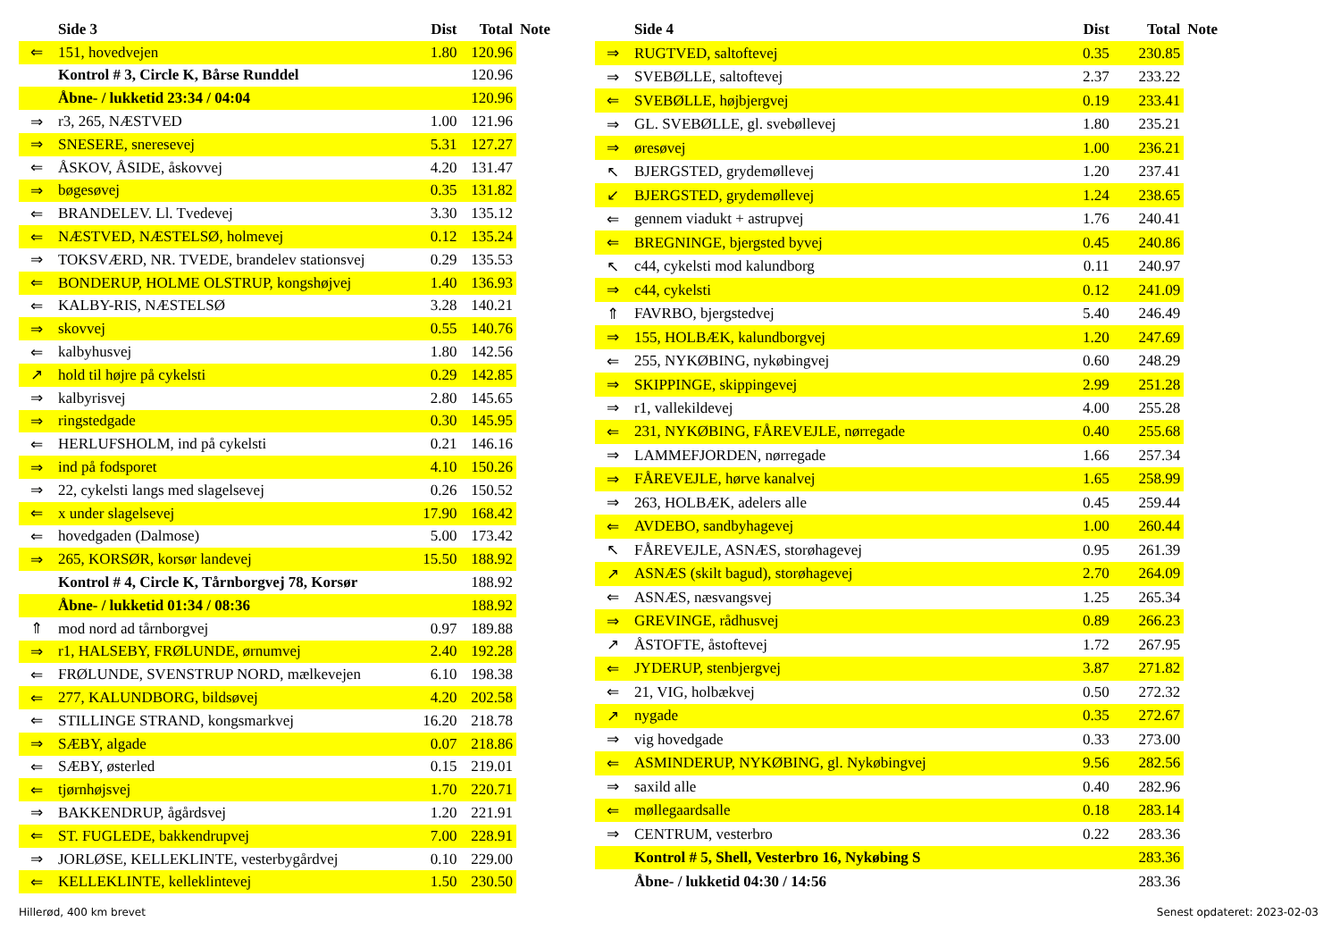| | Side 3 | Dist | Total | Note |
| --- | --- | --- | --- | --- |
| ⇐ | 151, hovedvejen | 1.80 | 120.96 | |
| | Kontrol # 3, Circle K, Bårse Runddel | | 120.96 | |
| | Åbne- / lukketid 23:34 / 04:04 | | 120.96 | |
| ⇒ | r3, 265, NÆSTVED | 1.00 | 121.96 | |
| ⇒ | SNESERE, sneresevej | 5.31 | 127.27 | |
| ⇐ | ÅSKOV, ÅSIDE, åskovvej | 4.20 | 131.47 | |
| ⇒ | bøgesøvej | 0.35 | 131.82 | |
| ⇐ | BRANDELEV. Ll. Tvedevej | 3.30 | 135.12 | |
| ⇐ | NÆSTVED, NÆSTELSØ, holmevej | 0.12 | 135.24 | |
| ⇒ | TOKSVÆRD, NR. TVEDE, brandelev stationsvej | 0.29 | 135.53 | |
| ⇐ | BONDERUP, HOLME OLSTRUP, kongshøjvej | 1.40 | 136.93 | |
| ⇐ | KALBY-RIS, NÆSTELSØ | 3.28 | 140.21 | |
| ⇒ | skovvej | 0.55 | 140.76 | |
| ⇐ | kalbyhusvej | 1.80 | 142.56 | |
| ↗ | hold til højre på cykelsti | 0.29 | 142.85 | |
| ⇒ | kalbyrisvej | 2.80 | 145.65 | |
| ⇒ | ringstedgade | 0.30 | 145.95 | |
| ⇐ | HERLUFSHOLM, ind på cykelsti | 0.21 | 146.16 | |
| ⇒ | ind på fodsporet | 4.10 | 150.26 | |
| ⇒ | 22, cykelsti langs med slagelsevej | 0.26 | 150.52 | |
| ⇐ | x under slagelsevej | 17.90 | 168.42 | |
| ⇐ | hovedgaden (Dalmose) | 5.00 | 173.42 | |
| ⇒ | 265, KORSØR, korsør landevej | 15.50 | 188.92 | |
| | Kontrol # 4, Circle K, Tårnborgvej 78, Korsør | | 188.92 | |
| | Åbne- / lukketid 01:34 / 08:36 | | 188.92 | |
| ⇑ | mod nord ad tårnborgvej | 0.97 | 189.88 | |
| ⇒ | r1, HALSEBY, FRØLUNDE, ørnumvej | 2.40 | 192.28 | |
| ⇐ | FRØLUNDE, SVENSTRUP NORD, mælkevejen | 6.10 | 198.38 | |
| ⇐ | 277, KALUNDBORG, bildsøvej | 4.20 | 202.58 | |
| ⇐ | STILLINGE STRAND, kongsmarkvej | 16.20 | 218.78 | |
| ⇒ | SÆBY, algade | 0.07 | 218.86 | |
| ⇐ | SÆBY, østerled | 0.15 | 219.01 | |
| ⇐ | tjørnhøjsvej | 1.70 | 220.71 | |
| ⇒ | BAKKENDRUP, ågårdsvej | 1.20 | 221.91 | |
| ⇐ | ST. FUGLEDE, bakkendrupvej | 7.00 | 228.91 | |
| ⇒ | JORLØSE, KELLEKLINTE, vesterbygårdvej | 0.10 | 229.00 | |
| ⇐ | KELLEKLINTE, kelleklintevej | 1.50 | 230.50 | |
| | Side 4 | Dist | Total | Note |
| --- | --- | --- | --- | --- |
| ⇒ | RUGTVED, saltoftevej | 0.35 | 230.85 | |
| ⇒ | SVEBØLLE, saltoftevej | 2.37 | 233.22 | |
| ⇐ | SVEBØLLE, højbjergvej | 0.19 | 233.41 | |
| ⇒ | GL. SVEBØLLE, gl. svebøllevej | 1.80 | 235.21 | |
| ⇒ | øresøvej | 1.00 | 236.21 | |
| ↖ | BJERGSTED, grydemøllevej | 1.20 | 237.41 | |
| ↙ | BJERGSTED, grydemøllevej | 1.24 | 238.65 | |
| ⇐ | gennem viadukt + astrupvej | 1.76 | 240.41 | |
| ⇐ | BREGNINGE, bjergsted byvej | 0.45 | 240.86 | |
| ↖ | c44, cykelsti mod kalundborg | 0.11 | 240.97 | |
| ⇒ | c44, cykelsti | 0.12 | 241.09 | |
| ⇑ | FAVRBO, bjergstedvej | 5.40 | 246.49 | |
| ⇒ | 155, HOLBÆK, kalundborgvej | 1.20 | 247.69 | |
| ⇐ | 255, NYKØBING, nykøbingvej | 0.60 | 248.29 | |
| ⇒ | SKIPPINGE, skippingevej | 2.99 | 251.28 | |
| ⇒ | r1, vallekildevej | 4.00 | 255.28 | |
| ⇐ | 231, NYKØBING, FÅREVEJLE, nørregade | 0.40 | 255.68 | |
| ⇒ | LAMMEFJORDEN, nørregade | 1.66 | 257.34 | |
| ⇒ | FÅREVEJLE, hørve kanalvej | 1.65 | 258.99 | |
| ⇒ | 263, HOLBÆK, adelers alle | 0.45 | 259.44 | |
| ⇐ | AVDEBO, sandbyhagevej | 1.00 | 260.44 | |
| ↖ | FÅREVEJLE, ASNÆS, storøhagevej | 0.95 | 261.39 | |
| ↗ | ASNÆS (skilt bagud), storøhagevej | 2.70 | 264.09 | |
| ⇐ | ASNÆS, næsvangsvej | 1.25 | 265.34 | |
| ⇒ | GREVINGE, rådhusvej | 0.89 | 266.23 | |
| ↗ | ÅSTOFTE, åstoftevej | 1.72 | 267.95 | |
| ⇐ | JYDERUP, stenbjergvej | 3.87 | 271.82 | |
| ⇐ | 21, VIG, holbækvej | 0.50 | 272.32 | |
| ↗ | nygade | 0.35 | 272.67 | |
| ⇒ | vig hovedgade | 0.33 | 273.00 | |
| ⇐ | ASMINDERUP, NYKØBING, gl. Nykøbingvej | 9.56 | 282.56 | |
| ⇒ | saxild alle | 0.40 | 282.96 | |
| ⇐ | møllegaardsalle | 0.18 | 283.14 | |
| ⇒ | CENTRUM, vesterbro | 0.22 | 283.36 | |
| | Kontrol # 5, Shell, Vesterbro 16, Nykøbing S | | 283.36 | |
| | Åbne- / lukketid 04:30 / 14:56 | | 283.36 | |
Hillerød, 400 km brevet Senest opdateret: 2023-02-03